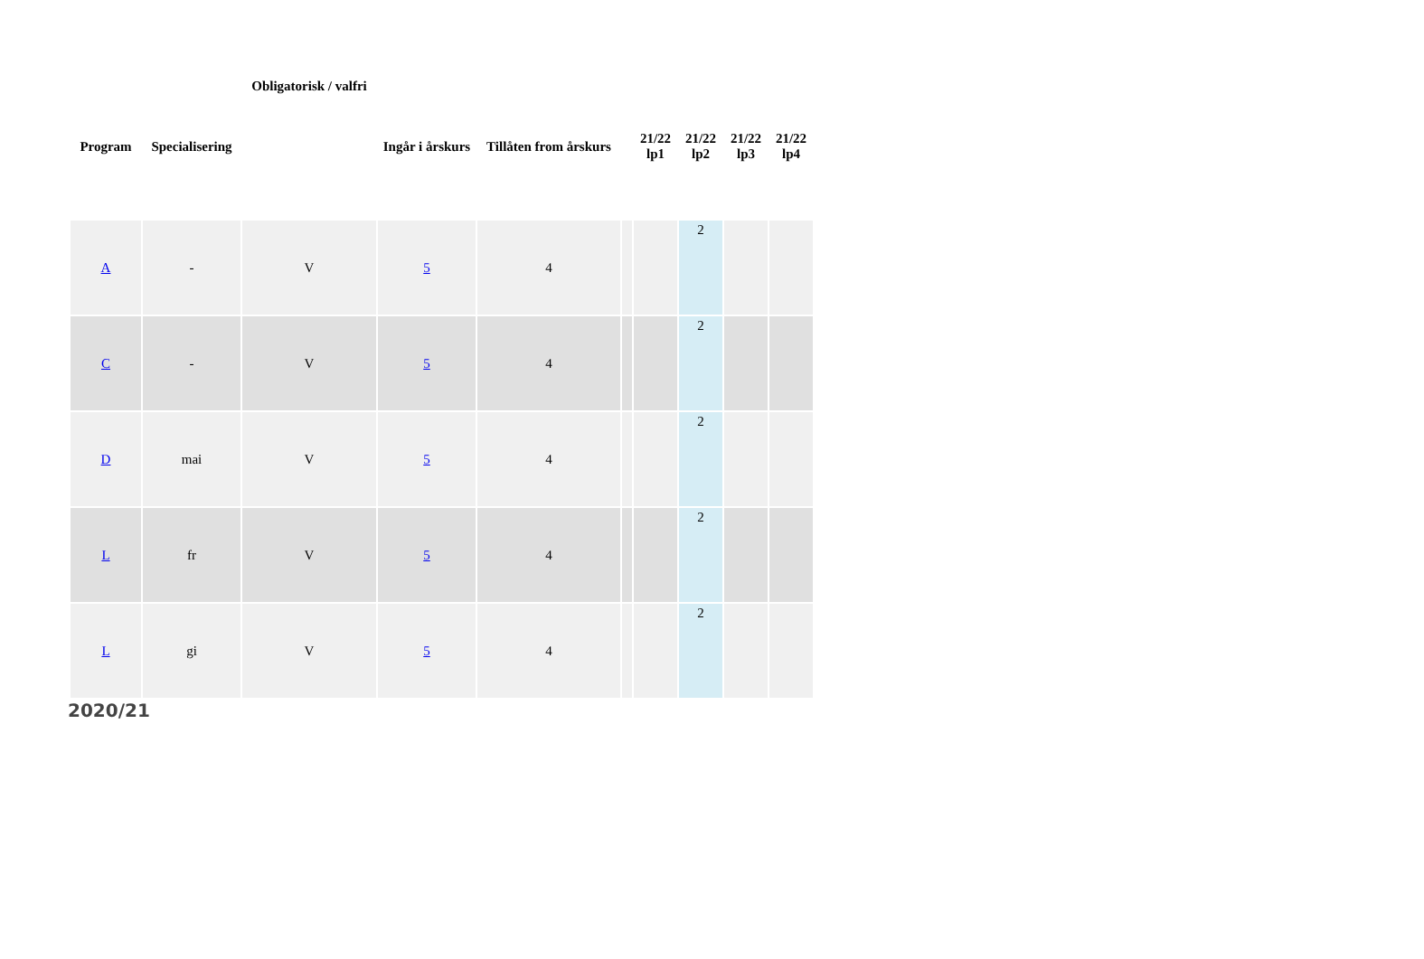| Program | Specialisering | Obligatorisk / valfri | Ingår i årskurs | Tillåten from årskurs | | 21/22 lp1 | 21/22 lp2 | 21/22 lp3 | 21/22 lp4 |
| --- | --- | --- | --- | --- | --- | --- | --- | --- | --- |
| A | - | V | 5 | 4 | | | 2 | | |
| C | - | V | 5 | 4 | | | 2 | | |
| D | mai | V | 5 | 4 | | | 2 | | |
| L | fr | V | 5 | 4 | | | 2 | | |
| L | gi | V | 5 | 4 | | | 2 | | |
2020/21